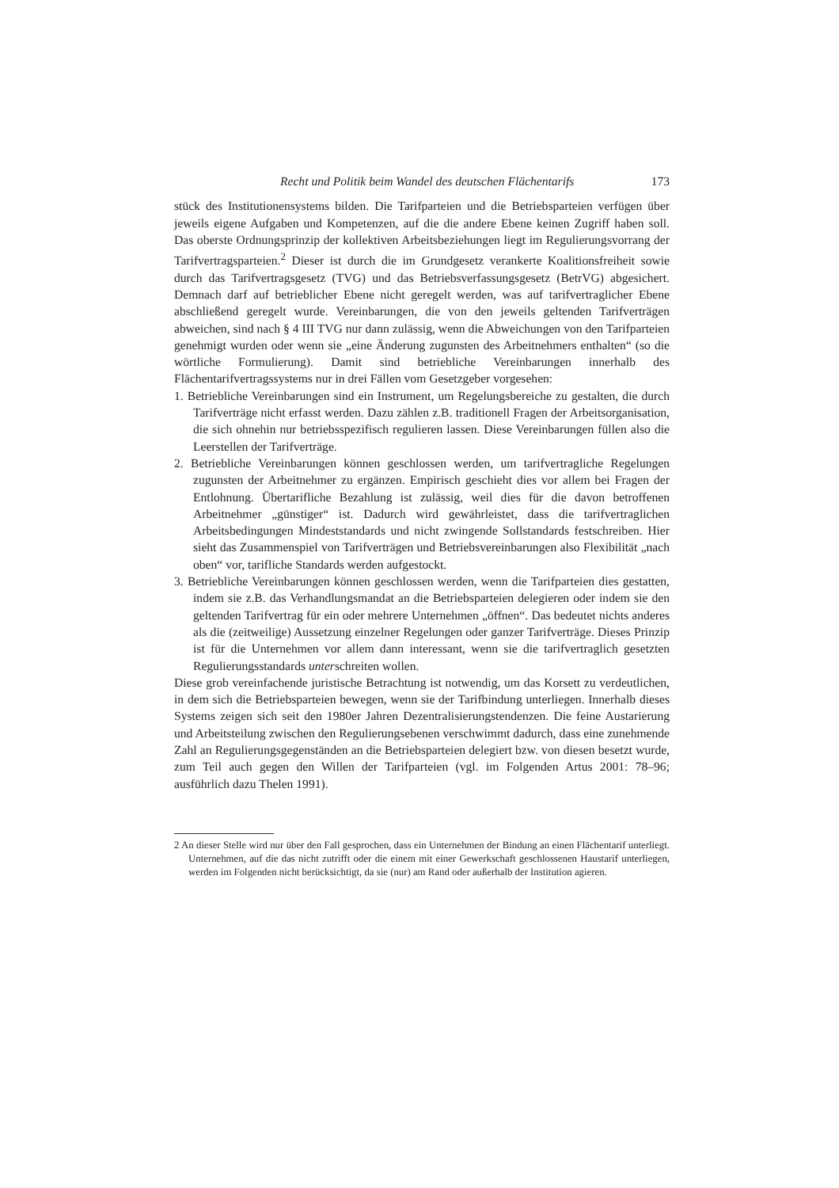Recht und Politik beim Wandel des deutschen Flächentarifs 173
stück des Institutionensystems bilden. Die Tarifparteien und die Betriebsparteien verfügen über jeweils eigene Aufgaben und Kompetenzen, auf die die andere Ebene keinen Zugriff haben soll. Das oberste Ordnungsprinzip der kollektiven Arbeitsbeziehungen liegt im Regulierungsvorrang der Tarifvertragsparteien.<sup>2</sup> Dieser ist durch die im Grundgesetz verankerte Koalitionsfreiheit sowie durch das Tarifvertragsgesetz (TVG) und das Betriebsverfassungsgesetz (BetrVG) abgesichert. Demnach darf auf betrieblicher Ebene nicht geregelt werden, was auf tarifvertraglicher Ebene abschließend geregelt wurde. Vereinbarungen, die von den jeweils geltenden Tarifverträgen abweichen, sind nach § 4 III TVG nur dann zulässig, wenn die Abweichungen von den Tarifparteien genehmigt wurden oder wenn sie „eine Änderung zugunsten des Arbeitnehmers enthalten“ (so die wörtliche Formulierung). Damit sind betriebliche Vereinbarungen innerhalb des Flächentarifvertragssystems nur in drei Fällen vom Gesetzgeber vorgesehen:
1. Betriebliche Vereinbarungen sind ein Instrument, um Regelungsbereiche zu gestalten, die durch Tarifverträge nicht erfasst werden. Dazu zählen z.B. traditionell Fragen der Arbeitsorganisation, die sich ohnehin nur betriebsspezifisch regulieren lassen. Diese Vereinbarungen füllen also die Leerstellen der Tarifverträge.
2. Betriebliche Vereinbarungen können geschlossen werden, um tarifvertragliche Regelungen zugunsten der Arbeitnehmer zu ergänzen. Empirisch geschieht dies vor allem bei Fragen der Entlohnung. Übertarifliche Bezahlung ist zulässig, weil dies für die davon betroffenen Arbeitnehmer „günstiger“ ist. Dadurch wird gewährleistet, dass die tarifvertraglichen Arbeitsbedingungen Mindeststandards und nicht zwingende Sollstandards festschreiben. Hier sieht das Zusammenspiel von Tarifverträgen und Betriebsvereinbarungen also Flexibilität „nach oben“ vor, tarifliche Standards werden aufgestockt.
3. Betriebliche Vereinbarungen können geschlossen werden, wenn die Tarifparteien dies gestatten, indem sie z.B. das Verhandlungsmandat an die Betriebsparteien delegieren oder indem sie den geltenden Tarifvertrag für ein oder mehrere Unternehmen „öffnen“. Das bedeutet nichts anderes als die (zeitweilige) Aussetzung einzelner Regelungen oder ganzer Tarifverträge. Dieses Prinzip ist für die Unternehmen vor allem dann interessant, wenn sie die tarifvertraglich gesetzten Regulierungsstandards unterschreiten wollen.
Diese grob vereinfachende juristische Betrachtung ist notwendig, um das Korsett zu verdeutlichen, in dem sich die Betriebsparteien bewegen, wenn sie der Tarifbindung unterliegen. Innerhalb dieses Systems zeigen sich seit den 1980er Jahren Dezentralisierungstendenzen. Die feine Austarierung und Arbeitsteilung zwischen den Regulierungsebenen verschwimmt dadurch, dass eine zunehmende Zahl an Regulierungsgegenständen an die Betriebsparteien delegiert bzw. von diesen besetzt wurde, zum Teil auch gegen den Willen der Tarifparteien (vgl. im Folgenden Artus 2001: 78–96; ausführlich dazu Thelen 1991).
2 An dieser Stelle wird nur über den Fall gesprochen, dass ein Unternehmen der Bindung an einen Flächentarif unterliegt. Unternehmen, auf die das nicht zutrifft oder die einem mit einer Gewerkschaft geschlossenen Haustarif unterliegen, werden im Folgenden nicht berücksichtigt, da sie (nur) am Rand oder außerhalb der Institution agieren.